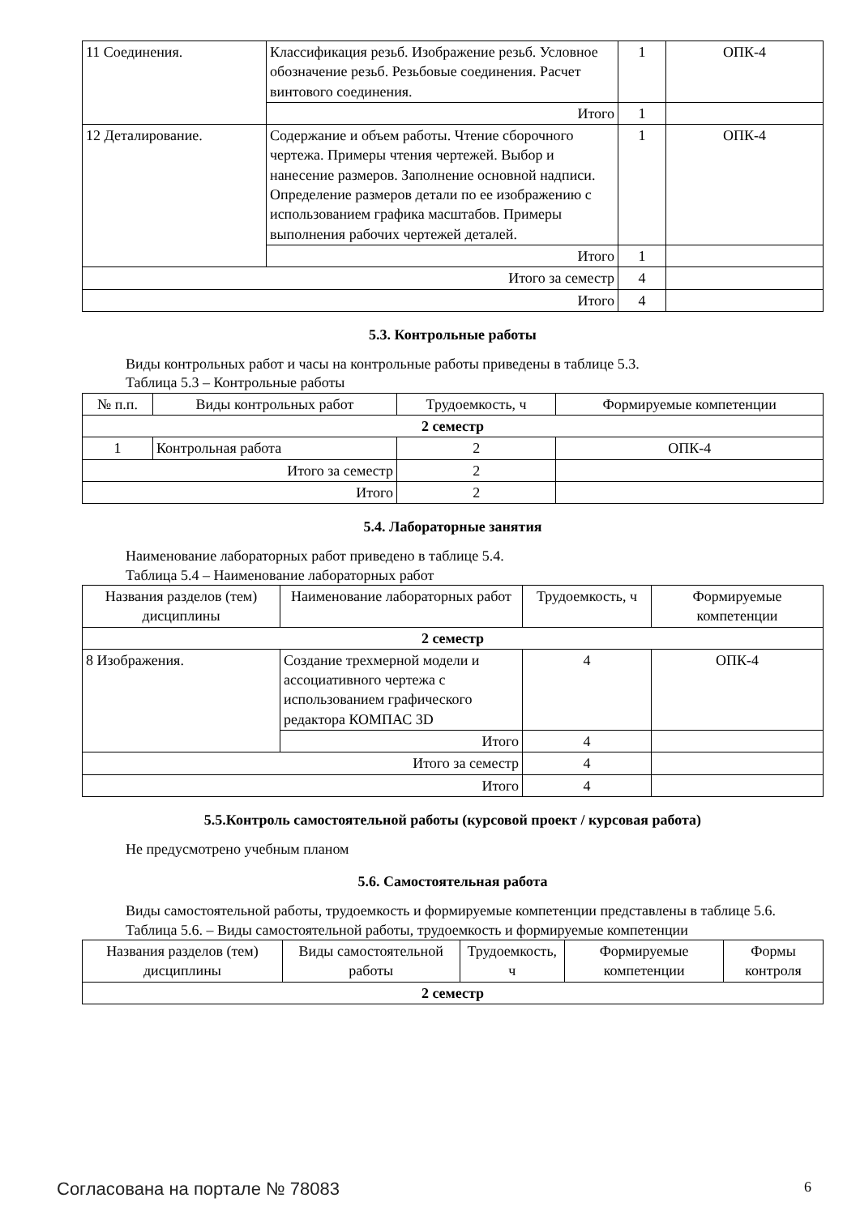| 11 Соединения. | Классификация резьб. Изображение резьб. Условное обозначение резьб. Резьбовые соединения. Расчет винтового соединения. | 1 | ОПК-4 |
| | Итого | 1 | |
| 12 Деталирование. | Содержание и объем работы. Чтение сборочного чертежа. Примеры чтения чертежей. Выбор и нанесение размеров. Заполнение основной надписи. Определение размеров детали по ее изображению с использованием графика масштабов. Примеры выполнения рабочих чертежей деталей. | 1 | ОПК-4 |
| | Итого | 1 | |
| Итого за семестр | | 4 | |
| Итого | | 4 | |
5.3. Контрольные работы
Виды контрольных работ и часы на контрольные работы приведены в таблице 5.3.
Таблица 5.3 – Контрольные работы
| № п.п. | Виды контрольных работ | Трудоемкость, ч | Формируемые компетенции |
| --- | --- | --- | --- |
| 2 семестр | | | |
| 1 | Контрольная работа | 2 | ОПК-4 |
| Итого за семестр | | 2 | |
| Итого | | 2 | |
5.4. Лабораторные занятия
Наименование лабораторных работ приведено в таблице 5.4.
Таблица 5.4 – Наименование лабораторных работ
| Названия разделов (тем) дисциплины | Наименование лабораторных работ | Трудоемкость, ч | Формируемые компетенции |
| --- | --- | --- | --- |
| 2 семестр | | | |
| 8 Изображения. | Создание трехмерной модели и ассоциативного чертежа с использованием графического редактора КОМПАС 3D | 4 | ОПК-4 |
| | Итого | 4 | |
| Итого за семестр | | 4 | |
| Итого | | 4 | |
5.5.Контроль самостоятельной работы (курсовой проект / курсовая работа)
Не предусмотрено учебным планом
5.6. Самостоятельная работа
Виды самостоятельной работы, трудоемкость и формируемые компетенции представлены в таблице 5.6.
Таблица 5.6. – Виды самостоятельной работы, трудоемкость и формируемые компетенции
| Названия разделов (тем) дисциплины | Виды самостоятельной работы | Трудоемкость, ч | Формируемые компетенции | Формы контроля |
| --- | --- | --- | --- | --- |
| 2 семестр | | | | |
Согласована на портале № 78083 6